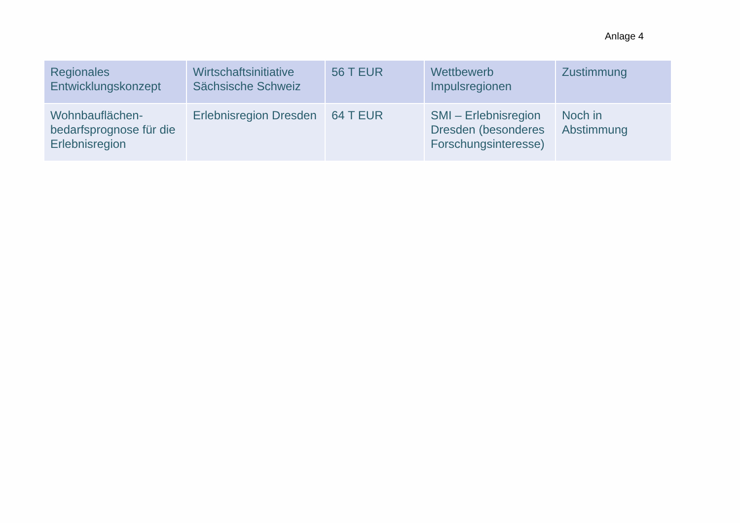Anlage 4
| Regionales Entwicklungskonzept | Wirtschaftsinitiative Sächsische Schweiz | 56 T EUR | Wettbewerb Impulsregionen | Zustimmung |
| Wohnbauflächen-bedarfsprognose für die Erlebnisregion | Erlebnisregion Dresden | 64 T EUR | SMI – Erlebnisregion Dresden (besonderes Forschungsinteresse) | Noch in Abstimmung |